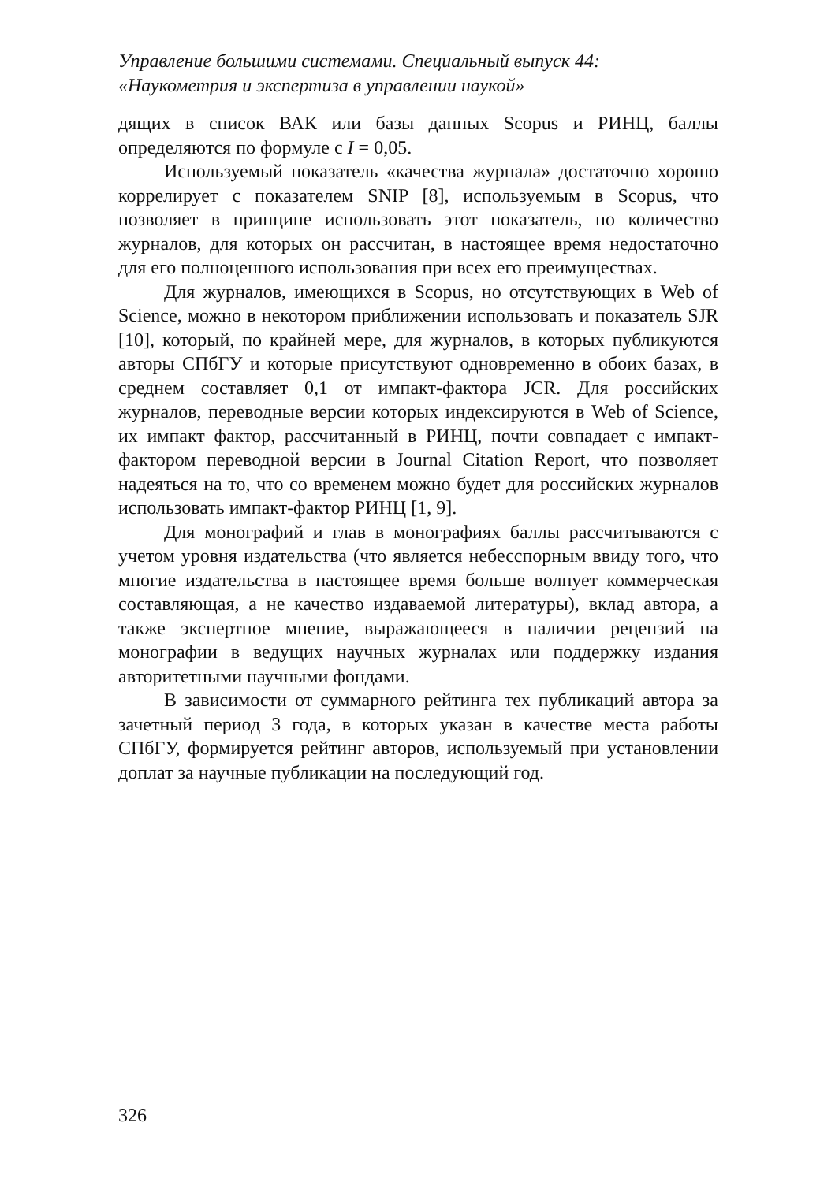Управление большими системами. Специальный выпуск 44:
«Наукометрия и экспертиза в управлении наукой»
дящих в список ВАК или базы данных Scopus и РИНЦ, баллы определяются по формуле с I = 0,05.
Используемый показатель «качества журнала» достаточно хорошо коррелирует с показателем SNIP [8], используемым в Scopus, что позволяет в принципе использовать этот показатель, но количество журналов, для которых он рассчитан, в настоящее время недостаточно для его полноценного использования при всех его преимуществах.
Для журналов, имеющихся в Scopus, но отсутствующих в Web of Science, можно в некотором приближении использовать и показатель SJR [10], который, по крайней мере, для журналов, в которых публикуются авторы СПбГУ и которые присутствуют одновременно в обоих базах, в среднем составляет 0,1 от импакт-фактора JCR. Для российских журналов, переводные версии которых индексируются в Web of Science, их импакт фактор, рассчитанный в РИНЦ, почти совпадает с импакт-фактором переводной версии в Journal Citation Report, что позволяет надеяться на то, что со временем можно будет для российских журналов использовать импакт-фактор РИНЦ [1, 9].
Для монографий и глав в монографиях баллы рассчитываются с учетом уровня издательства (что является небесспорным ввиду того, что многие издательства в настоящее время больше волнует коммерческая составляющая, а не качество издаваемой литературы), вклад автора, а также экспертное мнение, выражающееся в наличии рецензий на монографии в ведущих научных журналах или поддержку издания авторитетными научными фондами.
В зависимости от суммарного рейтинга тех публикаций автора за зачетный период 3 года, в которых указан в качестве места работы СПбГУ, формируется рейтинг авторов, используемый при установлении доплат за научные публикации на последующий год.
326